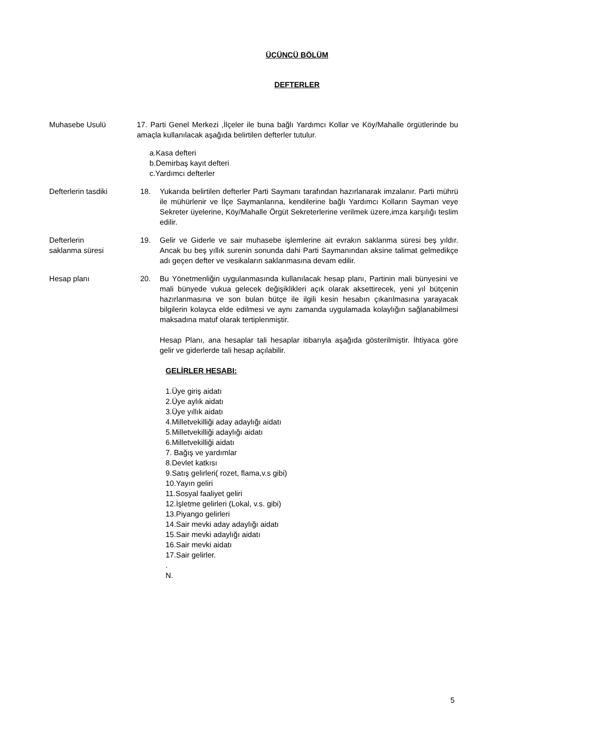ÜÇÜNCÜ BÖLÜM
DEFTERLER
Muhasebe Usulü 17. Parti Genel Merkezi ,İlçeler ile buna bağlı Yardımcı Kollar ve Köy/Mahalle örgütlerinde bu amaçla kullanılacak aşağıda belirtilen defterler tutulur.
a.Kasa defteri
b.Demirbaş kayıt defteri
c.Yardımcı defterler
Defterlerin tasdiki 18. Yukarıda belirtilen defterler Parti Saymanı tarafından hazırlanarak imzalanır. Parti mührü ile mühürlenir ve İlçe Saymanlarına, kendilerine bağlı Yardımcı Kolların Sayman veye Sekreter üyelerine, Köy/Mahalle Örgüt Sekreterlerine verilmek üzere,imza karşılığı teslim edilir.
Defterlerin
saklanma süresi
19. Gelir ve Giderle ve sair muhasebe işlemlerine ait evrakın saklanma süresi beş yıldır. Ancak bu beş yıllık surenin sonunda dahi Parti Saymanından aksine talimat gelmedikçe adı geçen defter ve vesikaların saklanmasına devam edilir.
Hesap planı 20. Bu Yönetmenliğin uygulanmasında kullanılacak hesap planı, Partinin mali bünyesini ve mali bünyede vukua gelecek değişiklikleri açık olarak aksettirecek, yeni yıl bütçenin hazırlanmasına ve son bulan bütçe ile ilgili kesin hesabın çıkarılmasına yarayacak bilgilerin kolayca elde edilmesi ve aynı zamanda uygulamada kolaylığın sağlanabilmesi maksadına matuf olarak tertiplenmiştir.
Hesap Planı, ana hesaplar tali hesaplar itibarıyla aşağıda gösterilmiştir. İhtiyaca göre gelir ve giderlerde tali hesap açılabilir.
GELİRLER HESABI:
1.Üye giriş aidatı
2.Üye aylık aidatı
3.Üye yıllık aidatı
4.Milletvekilliği aday adaylığı aidatı
5.Milletvekilliği adaylığı aidatı
6.Milletvekilliği aidatı
7. Bağış ve yardımlar
8.Devlet katkısı
9.Satış gelirleri( rozet, flama,v.s gibi)
10.Yayın geliri
11.Sosyal faaliyet geliri
12.İşletme gelirleri (Lokal, v.s. gibi)
13.Piyango gelirleri
14.Sair mevki aday adaylığı aidatı
15.Sair mevki adaylığı aidatı
16.Sair mevki aidatı
17.Sair gelirler.
.
N.
5